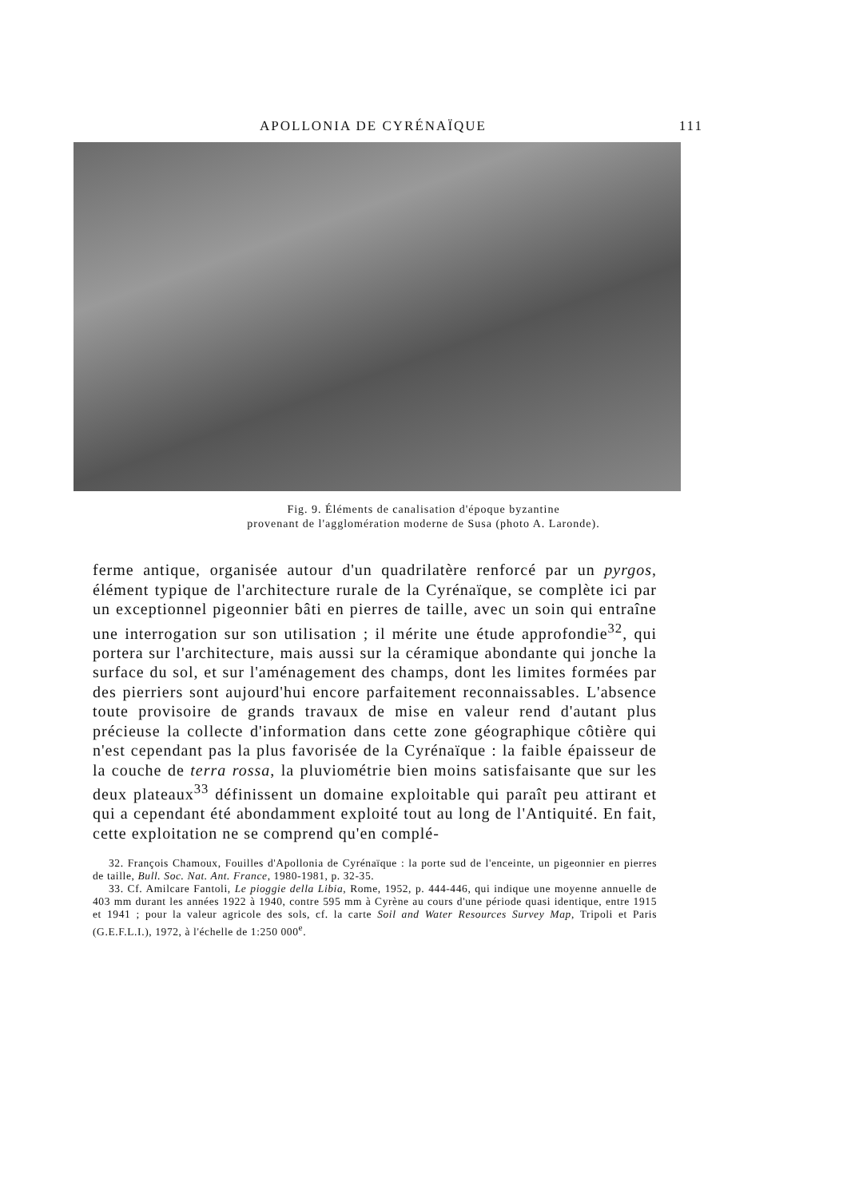APOLLONIA DE CYRÉNAÏQUE 111
Fig. 9. Éléments de canalisation d'époque byzantine
provenant de l'agglomération moderne de Susa (photo A. Laronde).
ferme antique, organisée autour d'un quadrilatère renforcé par un pyrgos, élément typique de l'architecture rurale de la Cyrénaïque, se complète ici par un exceptionnel pigeonnier bâti en pierres de taille, avec un soin qui entraîne une interrogation sur son utilisation ; il mérite une étude approfondie<sup>32</sup>, qui portera sur l'architecture, mais aussi sur la céramique abondante qui jonche la surface du sol, et sur l'aménagement des champs, dont les limites formées par des pierriers sont aujourd'hui encore parfaitement reconnaissables. L'absence toute provisoire de grands travaux de mise en valeur rend d'autant plus précieuse la collecte d'information dans cette zone géographique côtière qui n'est cependant pas la plus favorisée de la Cyrénaïque : la faible épaisseur de la couche de terra rossa, la pluviométrie bien moins satisfaisante que sur les deux plateaux<sup>33</sup> définissent un domaine exploitable qui paraît peu attirant et qui a cependant été abondamment exploité tout au long de l'Antiquité. En fait, cette exploitation ne se comprend qu'en complé-
32. François Chamoux, Fouilles d'Apollonia de Cyrénaïque : la porte sud de l'enceinte, un pigeonnier en pierres de taille, Bull. Soc. Nat. Ant. France, 1980-1981, p. 32-35.
33. Cf. Amilcare Fantoli, Le pioggie della Libia, Rome, 1952, p. 444-446, qui indique une moyenne annuelle de 403 mm durant les années 1922 à 1940, contre 595 mm à Cyrène au cours d'une période quasi identique, entre 1915 et 1941 ; pour la valeur agricole des sols, cf. la carte Soil and Water Resources Survey Map, Tripoli et Paris (G.E.F.L.I.), 1972, à l'échelle de 1:250 000<sup>e</sup>.